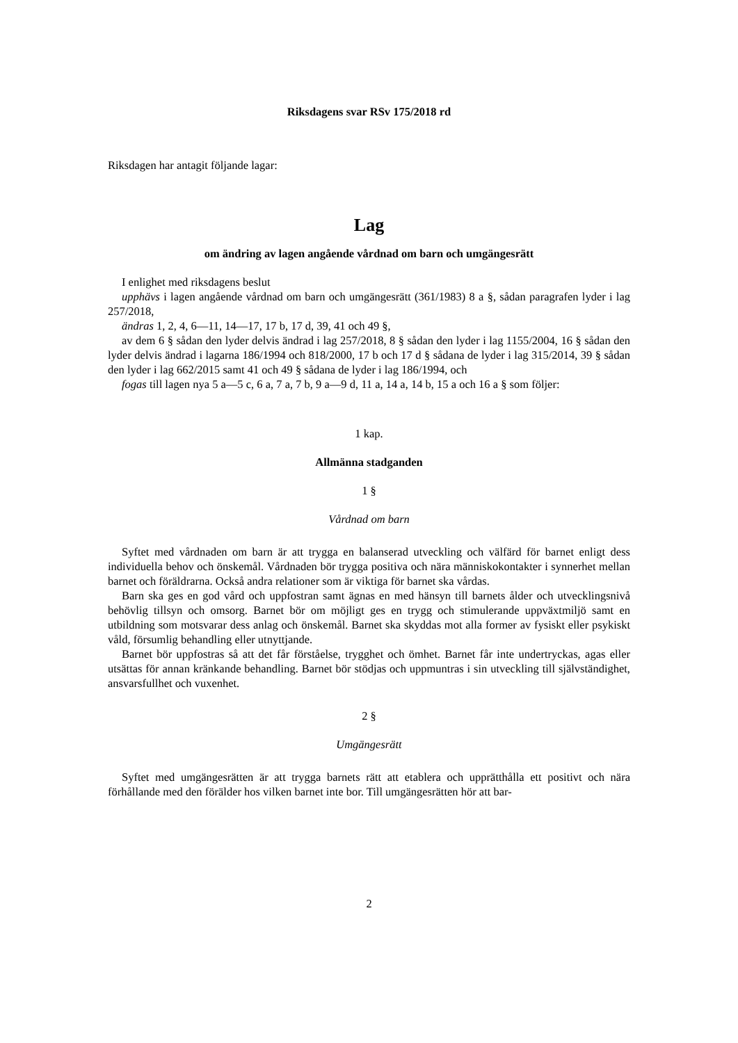Riksdagens svar RSv 175/2018 rd
Riksdagen har antagit följande lagar:
Lag
om ändring av lagen angående vårdnad om barn och umgängesrätt
I enlighet med riksdagens beslut
upphävs i lagen angående vårdnad om barn och umgängesrätt (361/1983) 8 a §, sådan paragrafen lyder i lag 257/2018,
ändras 1, 2, 4, 6—11, 14—17, 17 b, 17 d, 39, 41 och 49 §,
av dem 6 § sådan den lyder delvis ändrad i lag 257/2018, 8 § sådan den lyder i lag 1155/2004, 16 § sådan den lyder delvis ändrad i lagarna 186/1994 och 818/2000, 17 b och 17 d § sådana de lyder i lag 315/2014, 39 § sådan den lyder i lag 662/2015 samt 41 och 49 § sådana de lyder i lag 186/1994, och
fogas till lagen nya 5 a—5 c, 6 a, 7 a, 7 b, 9 a—9 d, 11 a, 14 a, 14 b, 15 a och 16 a § som följer:
1 kap.
Allmänna stadganden
1 §
Vårdnad om barn
Syftet med vårdnaden om barn är att trygga en balanserad utveckling och välfärd för barnet enligt dess individuella behov och önskemål. Vårdnaden bör trygga positiva och nära människokontakter i synnerhet mellan barnet och föräldrarna. Också andra relationer som är viktiga för barnet ska vårdas.
Barn ska ges en god vård och uppfostran samt ägnas en med hänsyn till barnets ålder och utvecklingsnivå behövlig tillsyn och omsorg. Barnet bör om möjligt ges en trygg och stimulerande uppväxtmiljö samt en utbildning som motsvarar dess anlag och önskemål. Barnet ska skyddas mot alla former av fysiskt eller psykiskt våld, försumlig behandling eller utnyttjande.
Barnet bör uppfostras så att det får förståelse, trygghet och ömhet. Barnet får inte undertryckas, agas eller utsättas för annan kränkande behandling. Barnet bör stödjas och uppmuntras i sin utveckling till självständighet, ansvarsfullhet och vuxenhet.
2 §
Umgängesrätt
Syftet med umgängesrätten är att trygga barnets rätt att etablera och upprätthålla ett positivt och nära förhållande med den förälder hos vilken barnet inte bor. Till umgängesrätten hör att bar-
2